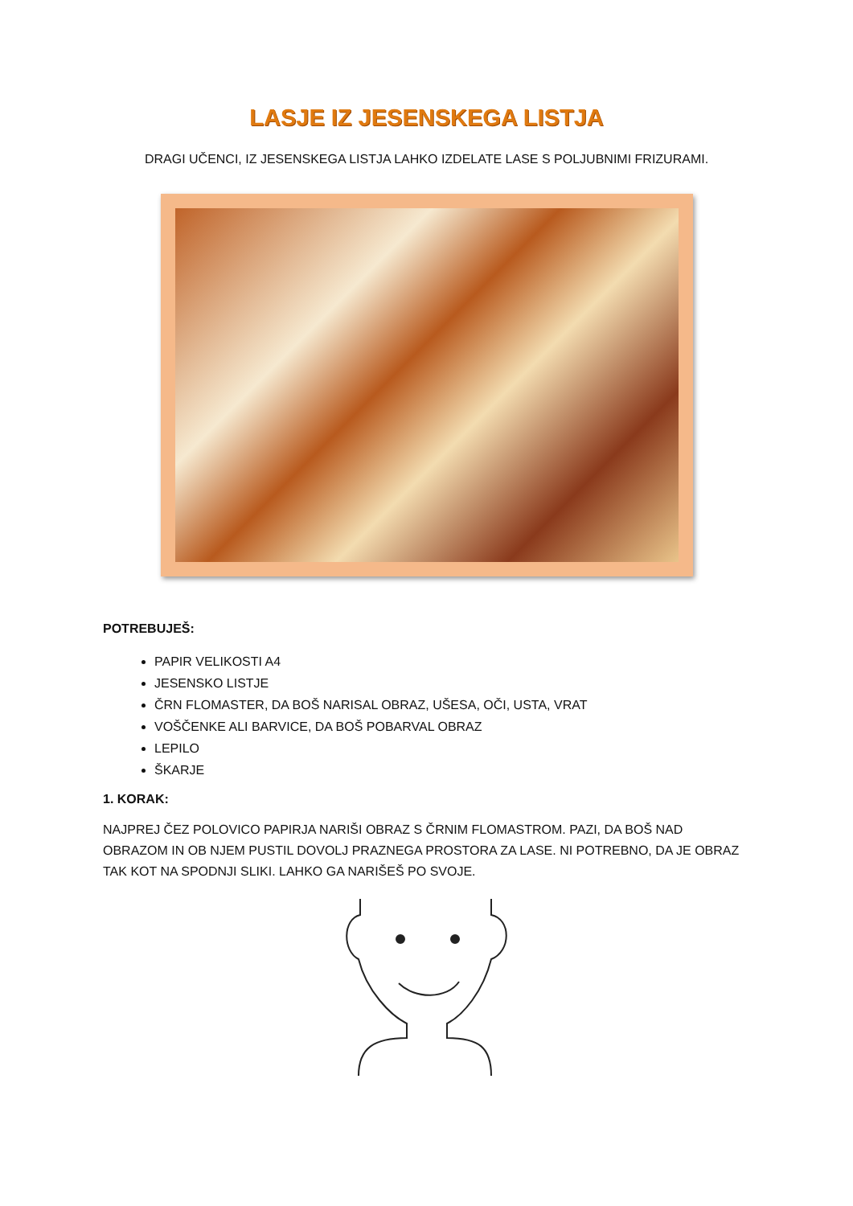LASJE IZ JESENSKEGA LISTJA
DRAGI UČENCI, IZ JESENSKEGA LISTJA LAHKO IZDELATE LASE S POLJUBNIMI FRIZURAMI.
POTREBUJEŠ:
PAPIR VELIKOSTI A4
JESENSKO LISTJE
ČRN FLOMASTER, DA BOŠ NARISAL OBRAZ, UŠESA, OČI, USTA, VRAT
VOŠČENKE ALI BARVICE, DA BOŠ POBARVAL OBRAZ
LEPILO
ŠKARJE
1. KORAK:
NAJPREJ ČEZ POLOVICO PAPIRJA NARIŠI OBRAZ S ČRNIM FLOMASTROM. PAZI, DA BOŠ NAD OBRAZOM IN OB NJEM PUSTIL DOVOLJ PRAZNEGA PROSTORA ZA LASE. NI POTREBNO, DA JE OBRAZ TAK KOT NA SPODNJI SLIKI. LAHKO GA NARIŠEŠ PO SVOJE.